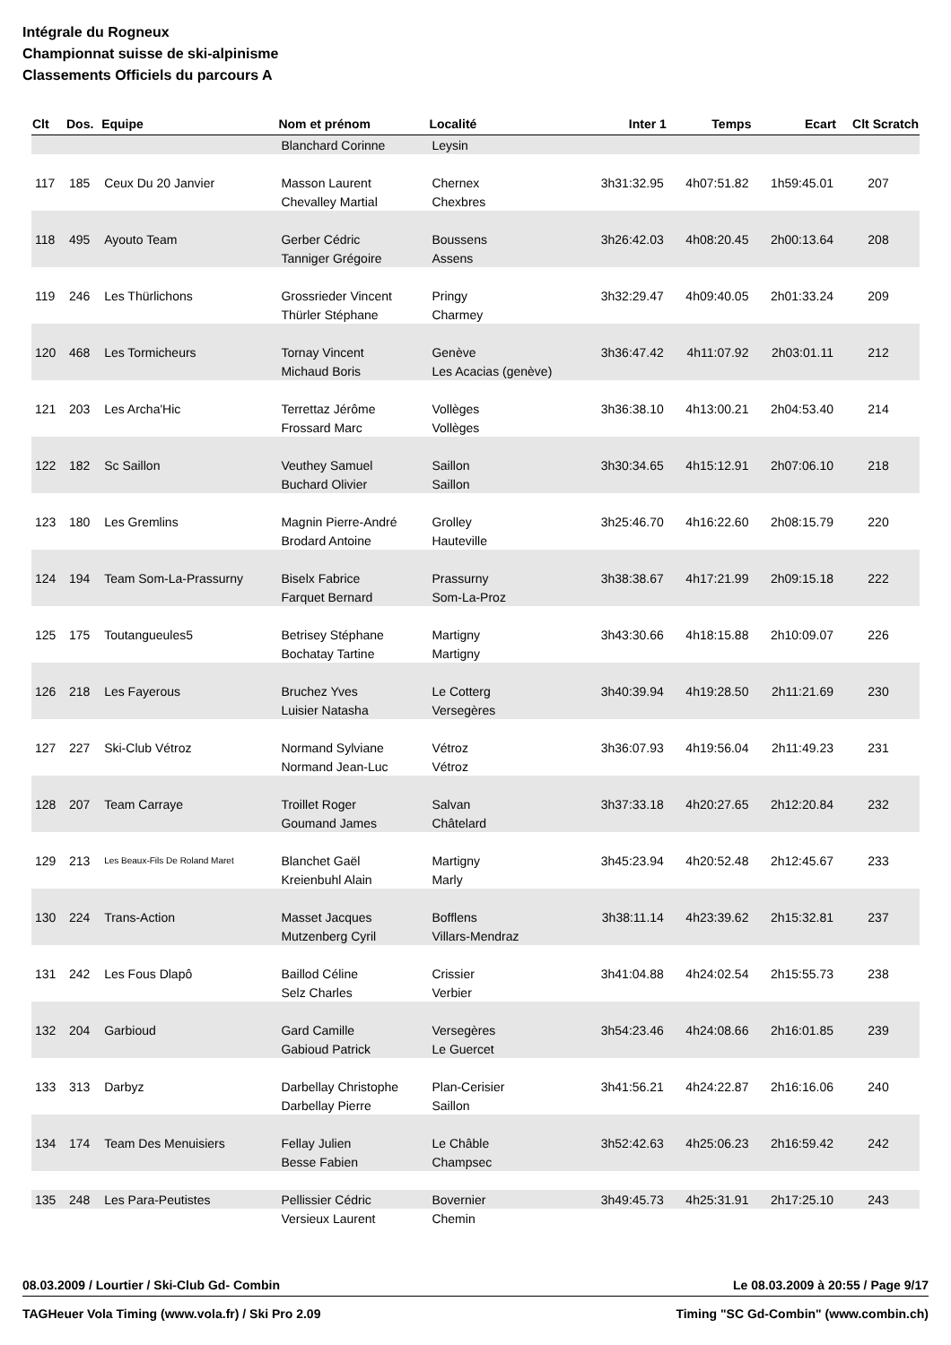Intégrale du Rogneux
Championnat suisse de ski-alpinisme
Classements Officiels du parcours A
| Clt | Dos. | Equipe | Nom et prénom | Localité | Inter 1 | Temps | Ecart | Clt Scratch |
| --- | --- | --- | --- | --- | --- | --- | --- | --- |
| | | | Blanchard Corinne | Leysin | | | | |
| 117 | 185 | Ceux Du 20 Janvier | Masson Laurent | Chernex | 3h31:32.95 | 4h07:51.82 | 1h59:45.01 | 207 |
| | | | Chevalley Martial | Chexbres | | | | |
| 118 | 495 | Ayouto Team | Gerber Cédric | Boussens | 3h26:42.03 | 4h08:20.45 | 2h00:13.64 | 208 |
| | | | Tanniger Grégoire | Assens | | | | |
| 119 | 246 | Les Thürlichons | Grossrieder Vincent | Pringy | 3h32:29.47 | 4h09:40.05 | 2h01:33.24 | 209 |
| | | | Thürler Stéphane | Charmey | | | | |
| 120 | 468 | Les Tormicheurs | Tornay Vincent | Genève | 3h36:47.42 | 4h11:07.92 | 2h03:01.11 | 212 |
| | | | Michaud Boris | Les Acacias (genève) | | | | |
| 121 | 203 | Les Archa'Hic | Terrettaz Jérôme | Vollèges | 3h36:38.10 | 4h13:00.21 | 2h04:53.40 | 214 |
| | | | Frossard Marc | Vollèges | | | | |
| 122 | 182 | Sc Saillon | Veuthey Samuel | Saillon | 3h30:34.65 | 4h15:12.91 | 2h07:06.10 | 218 |
| | | | Buchard Olivier | Saillon | | | | |
| 123 | 180 | Les Gremlins | Magnin Pierre-André | Grolley | 3h25:46.70 | 4h16:22.60 | 2h08:15.79 | 220 |
| | | | Brodard Antoine | Hauteville | | | | |
| 124 | 194 | Team Som-La-Prassurny | Biselx Fabrice | Prassurny | 3h38:38.67 | 4h17:21.99 | 2h09:15.18 | 222 |
| | | | Farquet Bernard | Som-La-Proz | | | | |
| 125 | 175 | Toutangueules5 | Betrisey Stéphane | Martigny | 3h43:30.66 | 4h18:15.88 | 2h10:09.07 | 226 |
| | | | Bochatay Tartine | Martigny | | | | |
| 126 | 218 | Les Fayerous | Bruchez Yves | Le Cotterg | 3h40:39.94 | 4h19:28.50 | 2h11:21.69 | 230 |
| | | | Luisier Natasha | Versegères | | | | |
| 127 | 227 | Ski-Club Vétroz | Normand Sylviane | Vétroz | 3h36:07.93 | 4h19:56.04 | 2h11:49.23 | 231 |
| | | | Normand Jean-Luc | Vétroz | | | | |
| 128 | 207 | Team Carraye | Troillet Roger | Salvan | 3h37:33.18 | 4h20:27.65 | 2h12:20.84 | 232 |
| | | | Goumand James | Châtelard | | | | |
| 129 | 213 | Les Beaux-Fils De Roland Maret | Blanchet Gaël | Martigny | 3h45:23.94 | 4h20:52.48 | 2h12:45.67 | 233 |
| | | | Kreienbuhl Alain | Marly | | | | |
| 130 | 224 | Trans-Action | Masset Jacques | Bofflens | 3h38:11.14 | 4h23:39.62 | 2h15:32.81 | 237 |
| | | | Mutzenberg Cyril | Villars-Mendraz | | | | |
| 131 | 242 | Les Fous Dlapô | Baillod Céline | Crissier | 3h41:04.88 | 4h24:02.54 | 2h15:55.73 | 238 |
| | | | Selz Charles | Verbier | | | | |
| 132 | 204 | Garbioud | Gard Camille | Versegères | 3h54:23.46 | 4h24:08.66 | 2h16:01.85 | 239 |
| | | | Gabioud Patrick | Le Guercet | | | | |
| 133 | 313 | Darbyz | Darbellay Christophe | Plan-Cerisier | 3h41:56.21 | 4h24:22.87 | 2h16:16.06 | 240 |
| | | | Darbellay Pierre | Saillon | | | | |
| 134 | 174 | Team Des Menuisiers | Fellay Julien | Le Châble | 3h52:42.63 | 4h25:06.23 | 2h16:59.42 | 242 |
| | | | Besse Fabien | Champsec | | | | |
| 135 | 248 | Les Para-Peutistes | Pellissier Cédric | Bovernier | 3h49:45.73 | 4h25:31.91 | 2h17:25.10 | 243 |
| | | | Versieux Laurent | Chemin | | | | |
08.03.2009 / Lourtier / Ski-Club Gd- Combin Le 08.03.2009 à 20:55 / Page 9/17
TAGHeuer Vola Timing (www.vola.fr) / Ski Pro 2.09 Timing "SC Gd-Combin" (www.combin.ch)